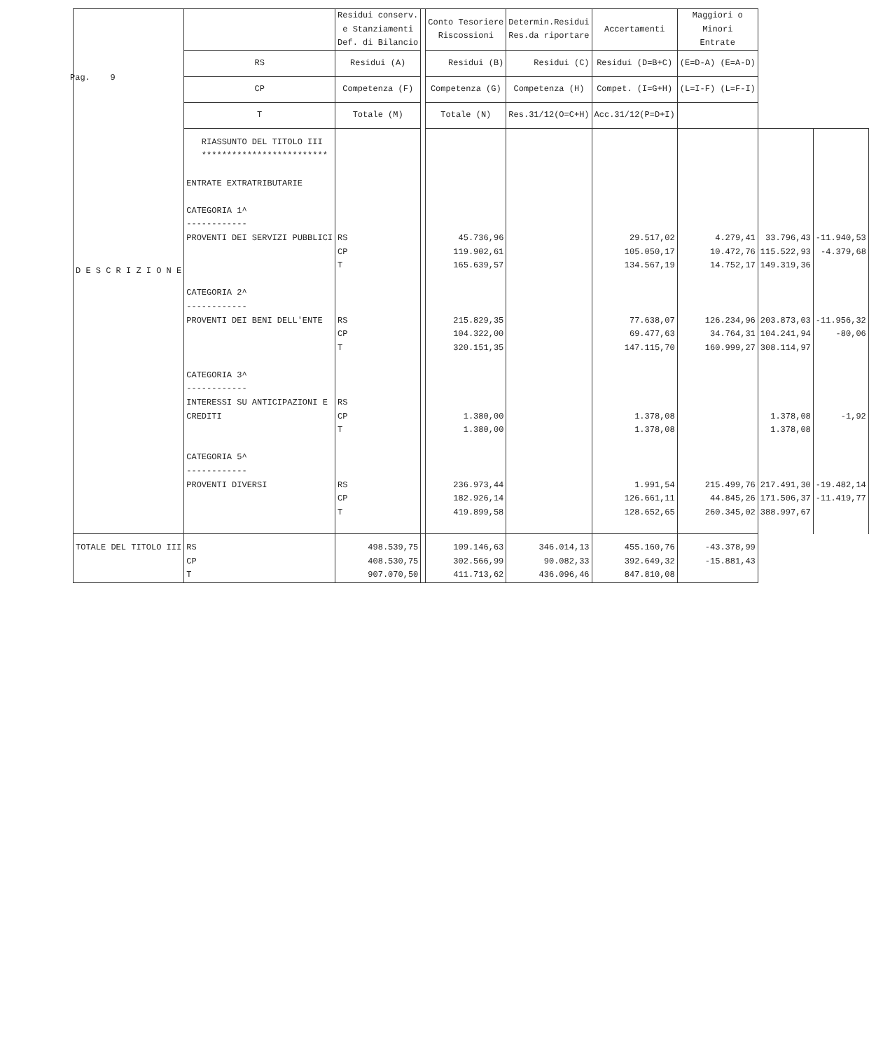Pag. 9
| D E S C R I Z I O N E | | Residui conserv. e Stanziamenti Def. di Bilancio | | Conto Tesoriere Riscossioni | Determin.Residui Res.da riportare | Accertamenti | Maggiori o Minori Entrate | | |
| --- | --- | --- | --- | --- | --- | --- | --- | --- | --- |
| | RS | Residui (A) | | Residui (B) | Residui (C) | Residui (D=B+C) | (E=D-A) (E=A-D) | | |
| | CP | Competenza (F) | | Competenza (G) | Competenza (H) | Compet. (I=G+H) | (L=I-F) (L=F-I) | | |
| | T | Totale (M) | | Totale (N) | Res.31/12(O=C+H) | Acc.31/12(P=D+I) | | | |
| | RIASSUNTO DEL TITOLO III ************************* ENTRATE EXTRATRIBUTARIE CATEGORIA 1^ ------------ PROVENTI DEI SERVIZI PUBBLICI CATEGORIA 2^ ------------ PROVENTI DEI BENI DELL'ENTE CATEGORIA 3^ ------------ INTERESSI SU ANTICIPAZIONI E CREDITI CATEGORIA 5^ ------------ PROVENTI DIVERSI | RS CP T RS CP T RS CP T RS CP T | | 45.736,96 119.902,61 165.639,57 215.829,35 104.322,00 320.151,35 1.380,00 1.380,00 236.973,44 182.926,14 419.899,58 | | 29.517,02 105.050,17 134.567,19 77.638,07 69.477,63 147.115,70 1.378,08 1.378,08 1.991,54 126.661,11 128.652,65 | 4.279,41 10.472,76 14.752,17 126.234,96 34.764,31 160.999,27 215.499,76 44.845,26 260.345,02 | 33.796,43 115.522,93 149.319,36 203.873,03 104.241,94 308.114,97 1.378,08 1.378,08 217.491,30 171.506,37 388.997,67 | -11.940,53 -4.379,68 -11.956,32 -80,06 -1,92 -19.482,14 -11.419,77 |
| TOTALE DEL TITOLO III | RS CP T | 498.539,75 408.530,75 907.070,50 | | 109.146,63 302.566,99 411.713,62 | 346.014,13 90.082,33 436.096,46 | 455.160,76 392.649,32 847.810,08 | -43.378,99 -15.881,43 | | |